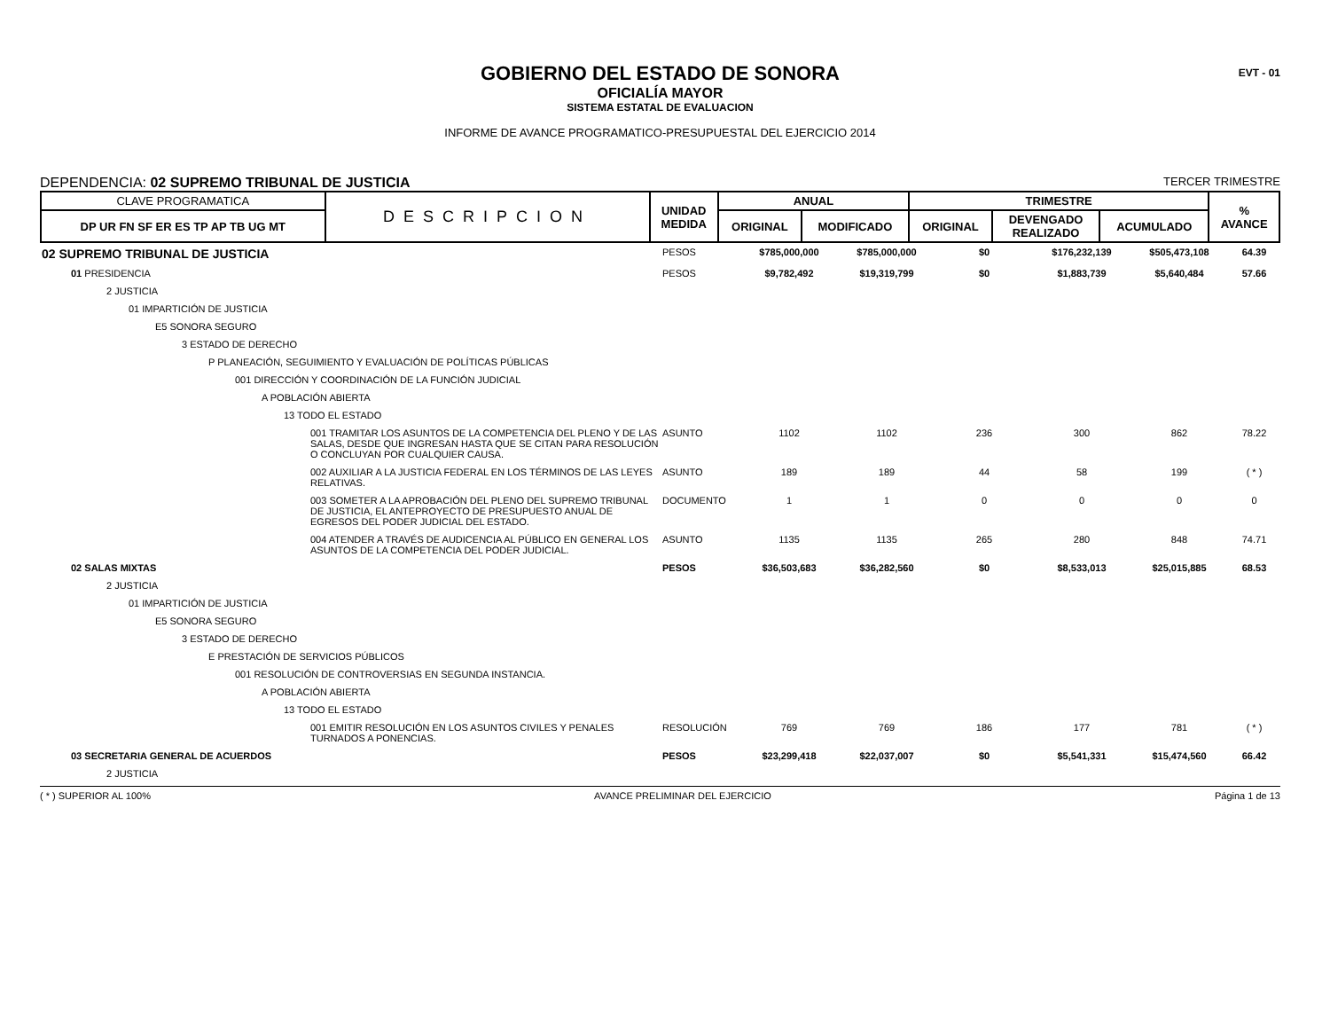EVT - 01
GOBIERNO DEL ESTADO DE SONORA
OFICIALÍA MAYOR
SISTEMA ESTATAL DE EVALUACION
INFORME DE AVANCE PROGRAMATICO-PRESUPUESTAL DEL EJERCICIO 2014
DEPENDENCIA: 02 SUPREMO TRIBUNAL DE JUSTICIA TERCER TRIMESTRE
| CLAVE PROGRAMATICA | DESCRIPCION | UNIDAD MEDIDA | ANUAL | | TRIMESTRE | | | % AVANCE |
| --- | --- | --- | --- | --- | --- | --- | --- | --- |
| DP UR FN SF ER ES TP AP TB UG MT | | | ORIGINAL | MODIFICADO | ORIGINAL | DEVENGADO REALIZADO | ACUMULADO | |
| 02 SUPREMO TRIBUNAL DE JUSTICIA | PESOS | $785,000,000 | $785,000,000 | $0 | $176,232,139 | $505,473,108 | 64.39 |
| 01 PRESIDENCIA | PESOS | $9,782,492 | $19,319,799 | $0 | $1,883,739 | $5,640,484 | 57.66 |
| 2 JUSTICIA | | | | | | | |
| 01 IMPARTICIÓN DE JUSTICIA | | | | | | | |
| E5 SONORA SEGURO | | | | | | | |
| 3 ESTADO DE DERECHO | | | | | | | |
| P PLANEACIÓN, SEGUIMIENTO Y EVALUACIÓN DE POLÍTICAS PÚBLICAS | | | | | | | |
| 001 DIRECCIÓN Y COORDINACIÓN DE LA FUNCIÓN JUDICIAL | | | | | | | |
| A POBLACIÓN ABIERTA | | | | | | | |
| 13 TODO EL ESTADO | | | | | | | |
| 001 TRAMITAR LOS ASUNTOS DE LA COMPETENCIA DEL PLENO Y DE LAS SALAS, DESDE QUE INGRESAN HASTA QUE SE CITAN PARA RESOLUCIÓN O CONCLUYAN POR CUALQUIER CAUSA. | ASUNTO | 1102 | 1102 | 236 | 300 | 862 | 78.22 |
| 002 AUXILIAR A LA JUSTICIA FEDERAL EN LOS TÉRMINOS DE LAS LEYES RELATIVAS. | ASUNTO | 189 | 189 | 44 | 58 | 199 | ( * ) |
| 003 SOMETER A LA APROBACIÓN DEL PLENO DEL SUPREMO TRIBUNAL DE JUSTICIA, EL ANTEPROYECTO DE PRESUPUESTO ANUAL DE EGRESOS DEL PODER JUDICIAL DEL ESTADO. | DOCUMENTO | 1 | 1 | 0 | 0 | 0 | 0 |
| 004 ATENDER A TRAVÉS DE AUDICENCIA AL PÚBLICO EN GENERAL LOS ASUNTOS DE LA COMPETENCIA DEL PODER JUDICIAL. | ASUNTO | 1135 | 1135 | 265 | 280 | 848 | 74.71 |
| 02 SALAS MIXTAS | PESOS | $36,503,683 | $36,282,560 | $0 | $8,533,013 | $25,015,885 | 68.53 |
| 2 JUSTICIA | | | | | | | |
| 01 IMPARTICIÓN DE JUSTICIA | | | | | | | |
| E5 SONORA SEGURO | | | | | | | |
| 3 ESTADO DE DERECHO | | | | | | | |
| E PRESTACIÓN DE SERVICIOS PÚBLICOS | | | | | | | |
| 001 RESOLUCIÓN DE CONTROVERSIAS EN SEGUNDA INSTANCIA. | | | | | | | |
| A POBLACIÓN ABIERTA | | | | | | | |
| 13 TODO EL ESTADO | | | | | | | |
| 001 EMITIR RESOLUCIÓN EN LOS ASUNTOS CIVILES Y PENALES TURNADOS A PONENCIAS. | RESOLUCIÓN | 769 | 769 | 186 | 177 | 781 | ( * ) |
| 03 SECRETARIA GENERAL DE ACUERDOS | PESOS | $23,299,418 | $22,037,007 | $0 | $5,541,331 | $15,474,560 | 66.42 |
| 2 JUSTICIA | | | | | | | |
( * ) SUPERIOR AL 100% AVANCE PRELIMINAR DEL EJERCICIO Página 1 de 13